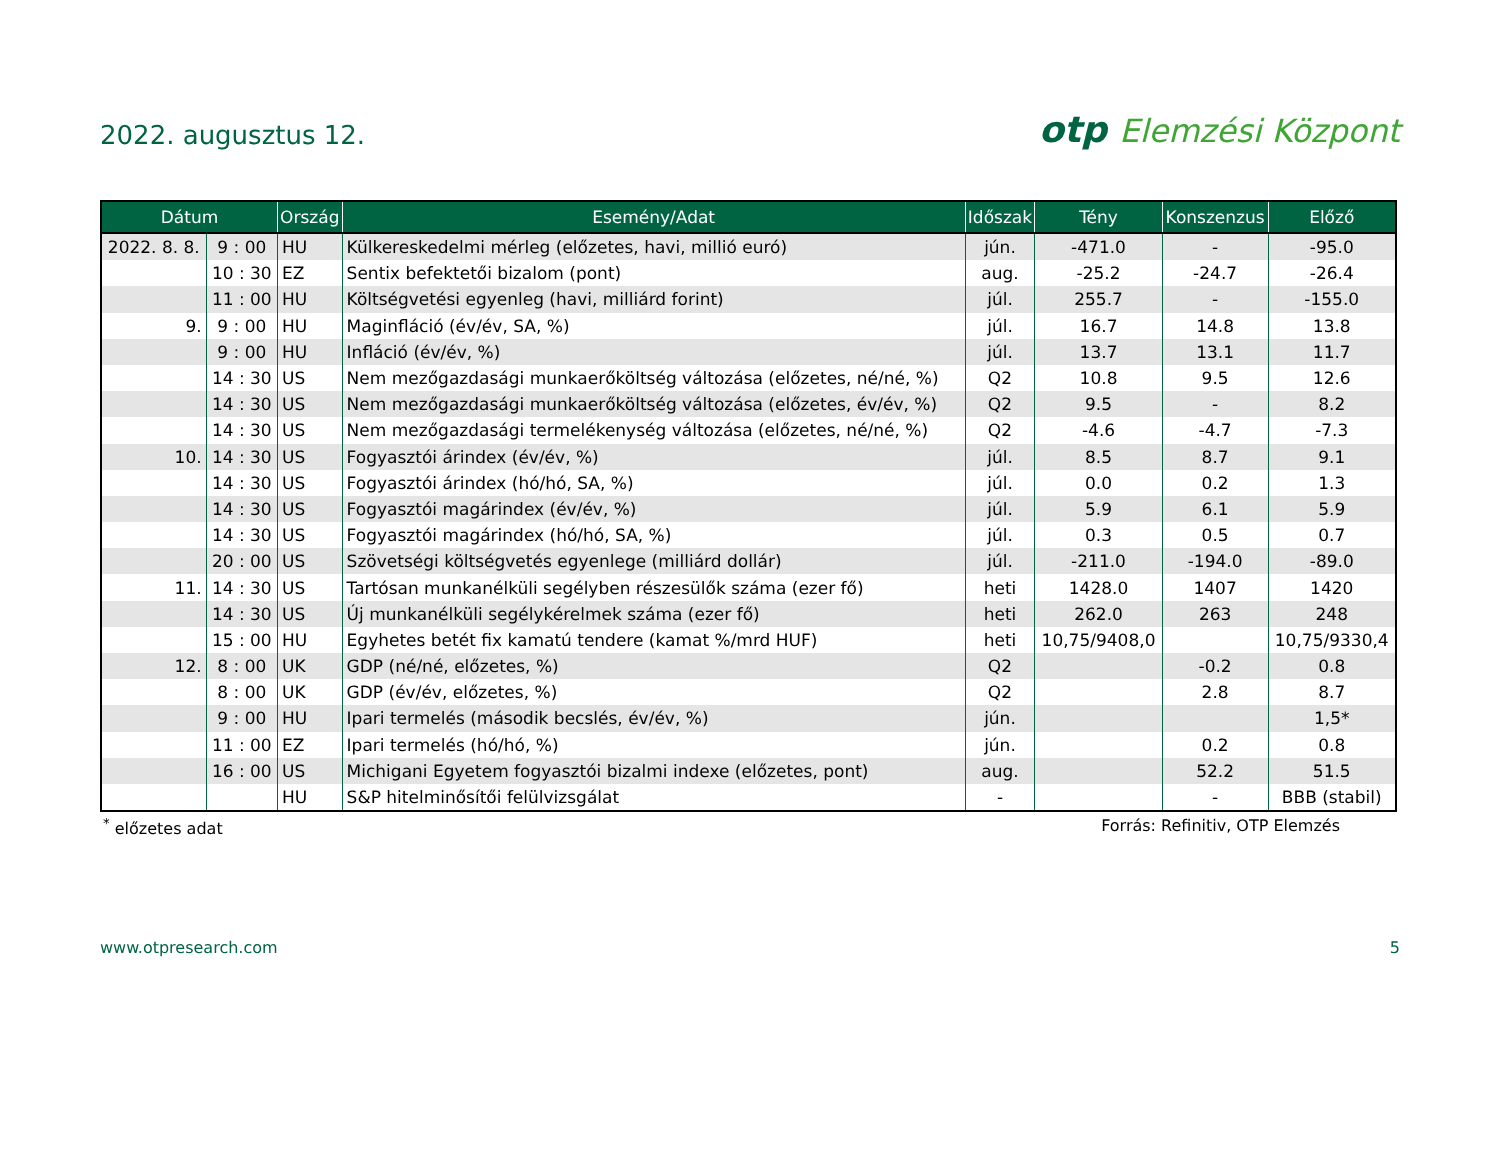2022. augusztus 12.
otp Elemzési Központ
| Dátum | | Ország | Esemény/Adat | Időszak | Tény | Konszenzus | Előző |
| --- | --- | --- | --- | --- | --- | --- | --- |
| 2022. 8. 8. | 9 : 00 | HU | Külkereskedelmi mérleg (előzetes, havi, millió euró) | jún. | -471.0 | - | -95.0 |
| | 10 : 30 | EZ | Sentix befektetői bizalom (pont) | aug. | -25.2 | -24.7 | -26.4 |
| | 11 : 00 | HU | Költségvetési egyenleg (havi, milliárd forint) | júl. | 255.7 | - | -155.0 |
| 9. | 9 : 00 | HU | Maginfláció (év/év, SA, %) | júl. | 16.7 | 14.8 | 13.8 |
| | 9 : 00 | HU | Infláció (év/év, %) | júl. | 13.7 | 13.1 | 11.7 |
| | 14 : 30 | US | Nem mezőgazdasági munkaerőköltség változása (előzetes, né/né, %) | Q2 | 10.8 | 9.5 | 12.6 |
| | 14 : 30 | US | Nem mezőgazdasági munkaerőköltség változása (előzetes, év/év, %) | Q2 | 9.5 | - | 8.2 |
| | 14 : 30 | US | Nem mezőgazdasági termelékenység változása (előzetes, né/né, %) | Q2 | -4.6 | -4.7 | -7.3 |
| 10. | 14 : 30 | US | Fogyasztói árindex (év/év, %) | júl. | 8.5 | 8.7 | 9.1 |
| | 14 : 30 | US | Fogyasztói árindex (hó/hó, SA, %) | júl. | 0.0 | 0.2 | 1.3 |
| | 14 : 30 | US | Fogyasztói magárindex (év/év, %) | júl. | 5.9 | 6.1 | 5.9 |
| | 14 : 30 | US | Fogyasztói magárindex (hó/hó, SA, %) | júl. | 0.3 | 0.5 | 0.7 |
| | 20 : 00 | US | Szövetségi költségvetés egyenlege (milliárd dollár) | júl. | -211.0 | -194.0 | -89.0 |
| 11. | 14 : 30 | US | Tartósan munkanélküli segélyben részesülők száma (ezer fő) | heti | 1428.0 | 1407 | 1420 |
| | 14 : 30 | US | Új munkanélküli segélykérelmek száma (ezer fő) | heti | 262.0 | 263 | 248 |
| | 15 : 00 | HU | Egyhetes betét fix kamatú tendere (kamat %/mrd HUF) | heti | 10,75/9408,0 | | 10,75/9330,4 |
| 12. | 8 : 00 | UK | GDP (né/né, előzetes, %) | Q2 | | -0.2 | 0.8 |
| | 8 : 00 | UK | GDP (év/év, előzetes, %) | Q2 | | 2.8 | 8.7 |
| | 9 : 00 | HU | Ipari termelés (második becslés, év/év, %) | jún. | | | 1,5* |
| | 11 : 00 | EZ | Ipari termelés (hó/hó, %) | jún. | | 0.2 | 0.8 |
| | 16 : 00 | US | Michigani Egyetem fogyasztói bizalmi indexe (előzetes, pont) | aug. | | 52.2 | 51.5 |
| | | HU | S&P hitelminősítői felülvizsgálat | - | | - | BBB (stabil) |
<sup>*</sup> előzetes adat Forrás: Refinitiv, OTP Elemzés
www.otpresearch.com 5